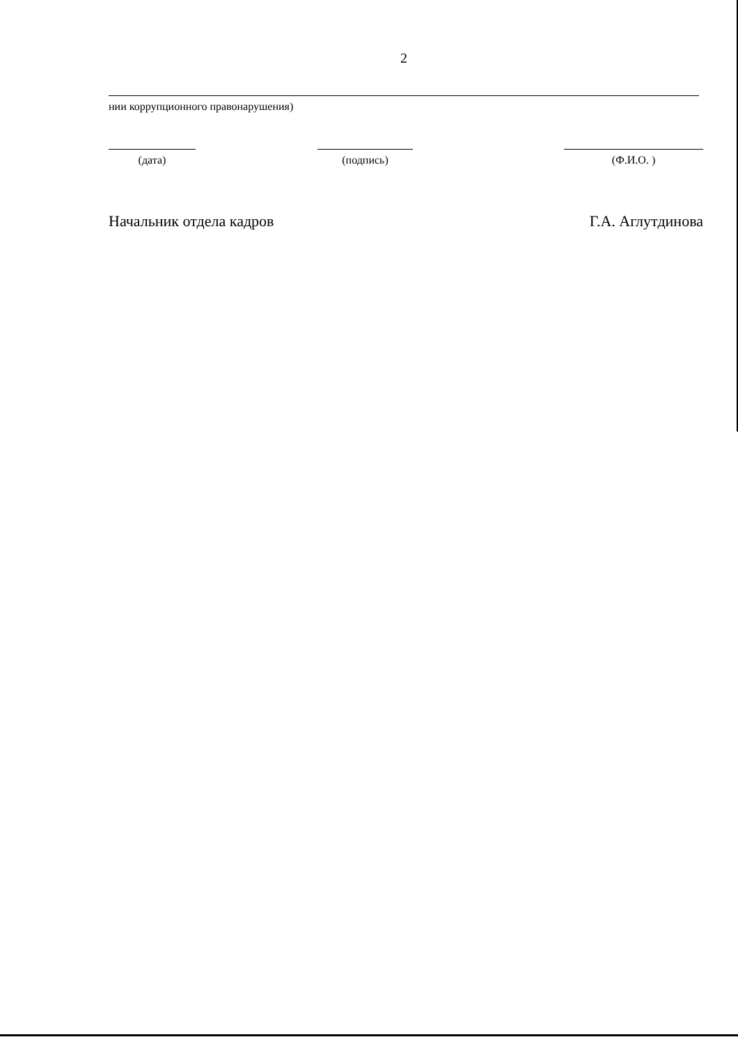2
нии коррупционного правонарушения)
(дата) (подпись) (Ф.И.О. )
Начальник отдела кадров Г.А. Аглутдинова